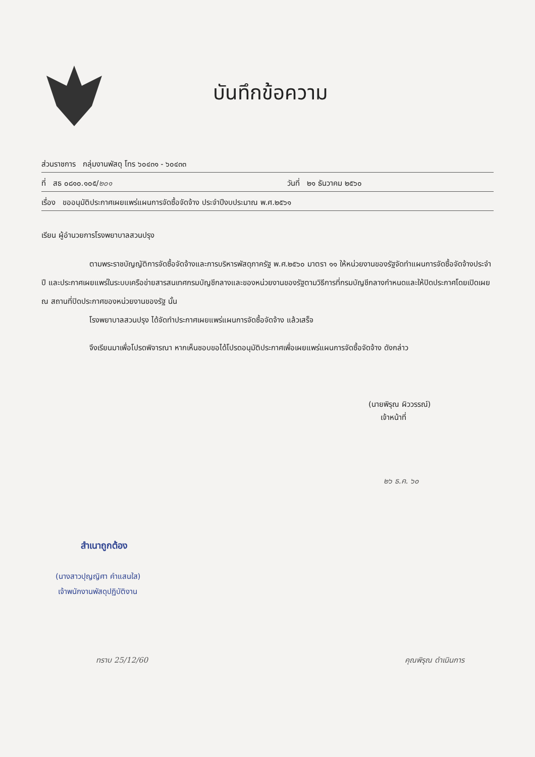บันทึกข้อความ
ส่วนราชการ กลุ่มงานพัสดุ โทร ๖๐๔๓๑ - ๖๐๔๓๓
ที่ สธ ๐๘๑๐.๑๐๕/๒๐๑ วันที่ ๒๑ ธันวาคม ๒๕๖๐
เรื่อง ขออนุมัติประกาศเผยแพร่แผนการจัดซื้อจัดจ้าง ประจำปีงบประมาณ พ.ศ.๒๕๖๑
เรียน ผู้อำนวยการโรงพยาบาลสวนปรุง
ตามพระราชบัญญัติการจัดซื้อจัดจ้างและการบริหารพัสดุภาครัฐ พ.ศ.๒๕๖๐ มาตรา ๑๑ ให้หน่วยงานของรัฐจัดทำแผนการจัดซื้อจัดจ้างประจำปี และประกาศเผยแพร่ในระบบเครือข่ายสารสนเทศกรมบัญชีกลางและของหน่วยงานของรัฐตามวิธีการที่กรมบัญชีกลางกำหนดและให้ปิดประกาศโดยเปิดเผย ณ สถานที่ปิดประกาศของหน่วยงานของรัฐ นั้น
โรงพยาบาลสวนปรุง ได้จัดทำประกาศเผยแพร่แผนการจัดซื้อจัดจ้าง แล้วเสร็จ
จึงเรียนมาเพื่อโปรดพิจารณา หากเห็นชอบขอได้โปรดอนุมัติประกาศเพื่อเผยแพร่แผนการจัดซื้อจัดจ้าง ดังกล่าว
(นายพิรุณ ผิววรรณ์)
เจ้าหน้าที่
๒๖ ธ.ค. ๖๐
สำเนาถูกต้อง
(นางสาวปุญญิศา คำแสนใส)
เจ้าพนักงานพัสดุปฏิบัติงาน
ทราบ 25/12/60 คุณพิรุณ ดำเนินการ